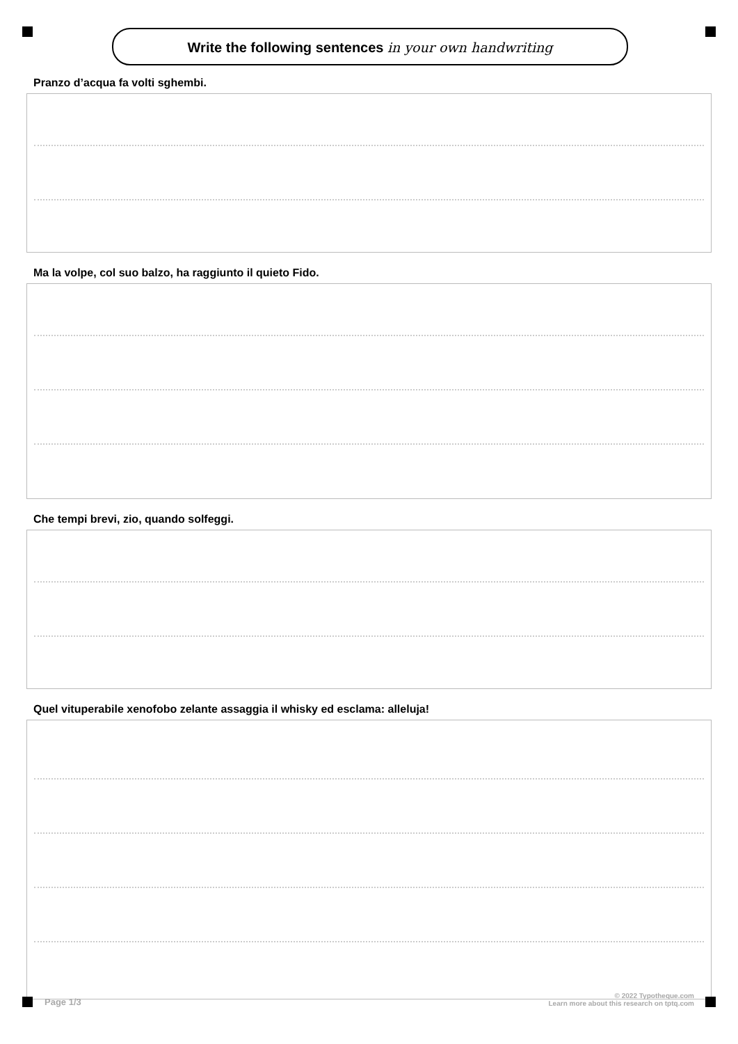Write the following sentences in your own handwriting
Pranzo d’acqua fa volti sghembi.
Ma la volpe, col suo balzo, ha raggiunto il quieto Fido.
Che tempi brevi, zio, quando solfeggi.
Quel vituperabile xenofobo zelante assaggia il whisky ed esclama: alleluja!
Page 1/3
© 2022 Typotheque.com
Learn more about this research on tptq.com